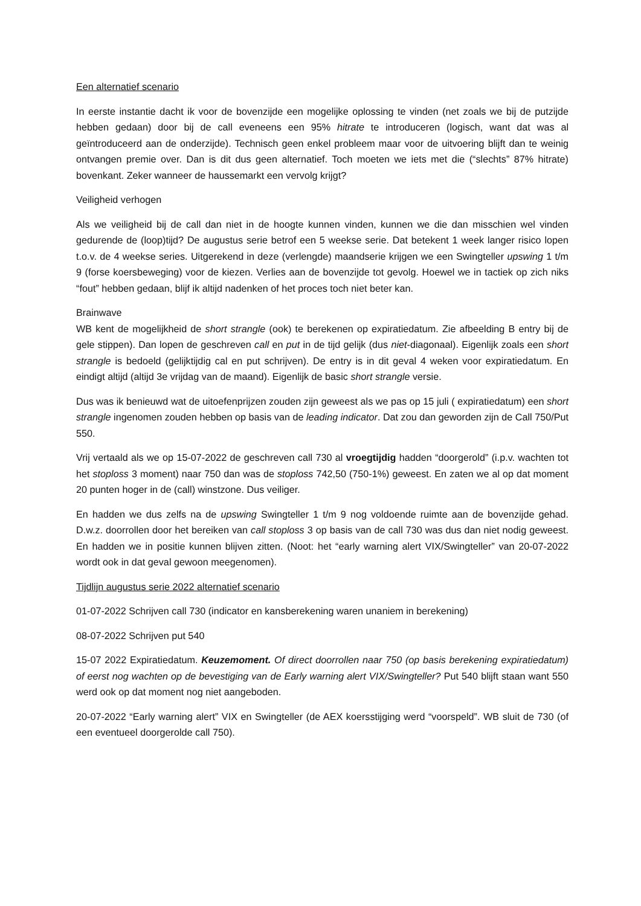Een alternatief scenario
In eerste instantie dacht ik voor de bovenzijde een mogelijke oplossing te vinden (net zoals we bij de putzijde hebben gedaan) door bij de call eveneens een 95% hitrate te introduceren (logisch, want dat was al geïntroduceerd aan de onderzijde). Technisch geen enkel probleem maar voor de uitvoering blijft dan te weinig ontvangen premie over. Dan is dit dus geen alternatief. Toch moeten we iets met die (“slechts” 87% hitrate) bovenkant. Zeker wanneer de haussemarkt een vervolg krijgt?
Veiligheid verhogen
Als we veiligheid bij de call dan niet in de hoogte kunnen vinden, kunnen we die dan misschien wel vinden gedurende de (loop)tijd? De augustus serie betrof een 5 weekse serie. Dat betekent 1 week langer risico lopen t.o.v. de 4 weekse series. Uitgerekend in deze (verlengde) maandserie krijgen we een Swingteller upswing 1 t/m 9 (forse koersbeweging) voor de kiezen. Verlies aan de bovenzijde tot gevolg. Hoewel we in tactiek op zich niks “fout” hebben gedaan, blijf ik altijd nadenken of het proces toch niet beter kan.
Brainwave
WB kent de mogelijkheid de short strangle (ook) te berekenen op expiratiedatum. Zie afbeelding B entry bij de gele stippen). Dan lopen de geschreven call en put in de tijd gelijk (dus niet-diagonaal). Eigenlijk zoals een short strangle is bedoeld (gelijktijdig cal en put schrijven). De entry is in dit geval 4 weken voor expiratiedatum. En eindigt altijd (altijd 3e vrijdag van de maand). Eigenlijk de basic short strangle versie.
Dus was ik benieuwd wat de uitoefenprijzen zouden zijn geweest als we pas op 15 juli ( expiratiedatum) een short strangle ingenomen zouden hebben op basis van de leading indicator. Dat zou dan geworden zijn de Call 750/Put 550.
Vrij vertaald als we op 15-07-2022 de geschreven call 730 al vroegtijdig hadden “doorgerold” (i.p.v. wachten tot het stoploss 3 moment) naar 750 dan was de stoploss 742,50 (750-1%) geweest. En zaten we al op dat moment 20 punten hoger in de (call) winstzone. Dus veiliger.
En hadden we dus zelfs na de upswing Swingteller 1 t/m 9 nog voldoende ruimte aan de bovenzijde gehad. D.w.z. doorrollen door het bereiken van call stoploss 3 op basis van de call 730 was dus dan niet nodig geweest. En hadden we in positie kunnen blijven zitten. (Noot: het “early warning alert VIX/Swingteller” van 20-07-2022 wordt ook in dat geval gewoon meegenomen).
Tijdlijn augustus serie 2022 alternatief scenario
01-07-2022 Schrijven call 730 (indicator en kansberekening waren unaniem in berekening)
08-07-2022 Schrijven put 540
15-07 2022 Expiratiedatum. Keuzemoment. Of direct doorrollen naar 750 (op basis berekening expiratiedatum) of eerst nog wachten op de bevestiging van de Early warning alert VIX/Swingteller? Put 540 blijft staan want 550 werd ook op dat moment nog niet aangeboden.
20-07-2022 “Early warning alert” VIX en Swingteller (de AEX koersstijging werd “voorspeld”. WB sluit de 730 (of een eventueel doorgerolde call 750).